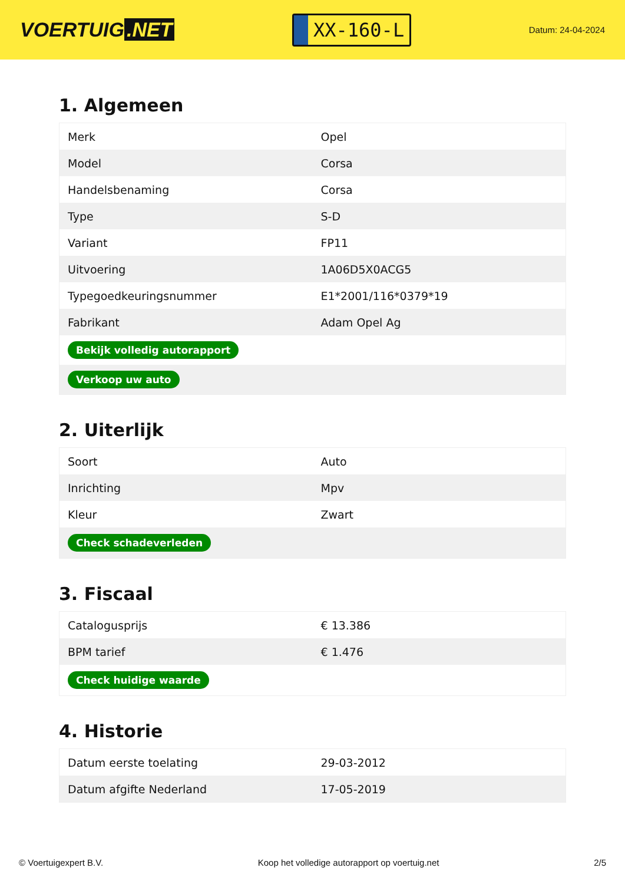VOERTUIG.NET
XX-160-L
Datum: 24-04-2024
1. Algemeen
| Merk | Opel |
| Model | Corsa |
| Handelsbenaming | Corsa |
| Type | S-D |
| Variant | FP11 |
| Uitvoering | 1A06D5X0ACG5 |
| Typegoedkeuringsnummer | E1*2001/116*0379*19 |
| Fabrikant | Adam Opel Ag |
| Bekijk volledig autorapport | |
| Verkoop uw auto | |
2. Uiterlijk
| Soort | Auto |
| Inrichting | Mpv |
| Kleur | Zwart |
| Check schadeverleden | |
3. Fiscaal
| Catalogusprijs | € 13.386 |
| BPM tarief | € 1.476 |
| Check huidige waarde | |
4. Historie
| Datum eerste toelating | 29-03-2012 |
| Datum afgifte Nederland | 17-05-2019 |
© Voertuigexpert B.V. Koop het volledige autorapport op voertuig.net 2/5